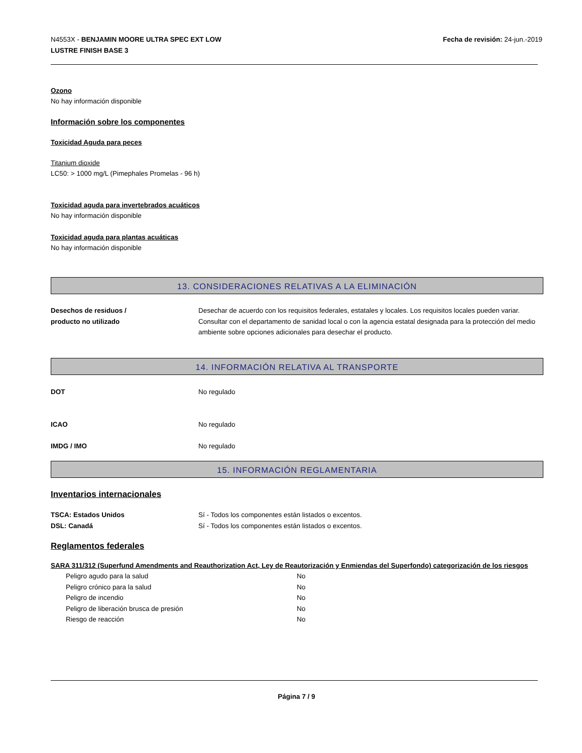N4553X - BENJAMIN MOORE ULTRA SPEC EXT LOW
LUSTRE FINISH BASE 3
Fecha de revisión: 24-jun.-2019
Ozono
No hay información disponible
Información sobre los componentes
Toxicidad Aguda para peces
Titanium dioxide
LC50: > 1000 mg/L (Pimephales Promelas - 96 h)
Toxicidad aguda para invertebrados acuáticos
No hay información disponible
Toxicidad aguda para plantas acuáticas
No hay información disponible
13. CONSIDERACIONES RELATIVAS A LA ELIMINACIÓN
| Desechos de residuos / producto no utilizado | Desechar de acuerdo con los requisitos federales, estatales y locales. Los requisitos locales pueden variar. Consultar con el departamento de sanidad local o con la agencia estatal designada para la protección del medio ambiente sobre opciones adicionales para desechar el producto. |
14. INFORMACIÓN RELATIVA AL TRANSPORTE
| DOT | No regulado |
| ICAO | No regulado |
| IMDG / IMO | No regulado |
15. INFORMACIÓN REGLAMENTARIA
Inventarios internacionales
| TSCA: Estados Unidos | Sí - Todos los componentes están listados o excentos. |
| DSL: Canadá | Sí - Todos los componentes están listados o excentos. |
Reglamentos federales
SARA 311/312 (Superfund Amendments and Reauthorization Act, Ley de Reautorización y Enmiendas del Superfondo) categorización de los riesgos
| Peligro agudo para la salud | No |
| Peligro crónico para la salud | No |
| Peligro de incendio | No |
| Peligro de liberación brusca de presión | No |
| Riesgo de reacción | No |
Página 7 / 9